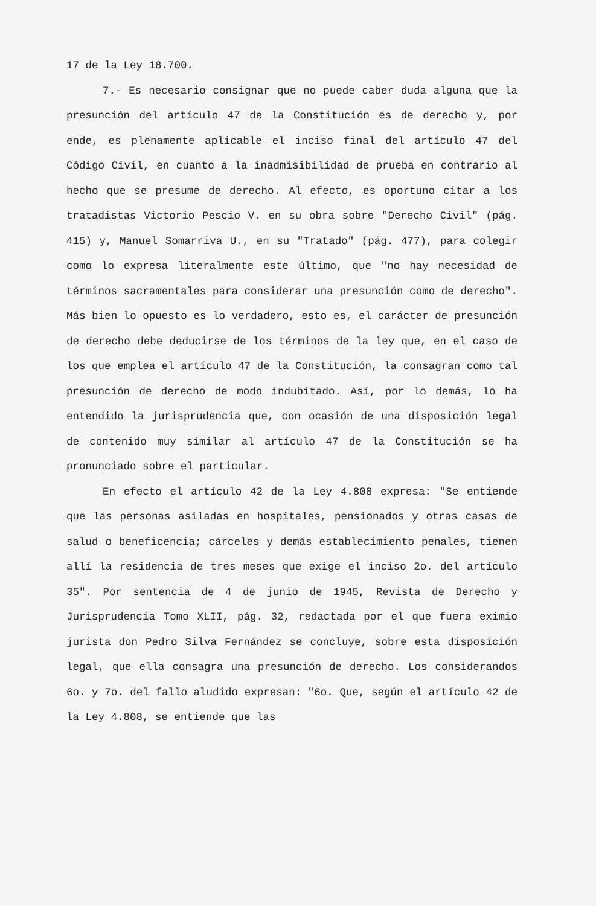17 de la Ley 18.700.
7.- Es necesario consignar que no puede caber duda alguna que la presunción del artículo 47 de la Constitución es de derecho y, por ende, es plenamente aplicable el inciso final del artículo 47 del Código Civil, en cuanto a la inadmisibilidad de prueba en contrario al hecho que se presume de derecho. Al efecto, es oportuno citar a los tratadistas Victorio Pescio V. en su obra sobre "Derecho Civil" (pág. 415) y, Manuel Somarriva U., en su "Tratado" (pág. 477), para colegir como lo expresa literalmente este último, que "no hay necesidad de términos sacramentales para considerar una presunción como de derecho". Más bien lo opuesto es lo verdadero, esto es, el carácter de presunción de derecho debe deducirse de los términos de la ley que, en el caso de los que emplea el artículo 47 de la Constitución, la consagran como tal presunción de derecho de modo indubitado. Así, por lo demás, lo ha entendido la jurisprudencia que, con ocasión de una disposición legal de contenido muy similar al artículo 47 de la Constitución se ha pronunciado sobre el particular.
En efecto el artículo 42 de la Ley 4.808 expresa: "Se entiende que las personas asiladas en hospitales, pensionados y otras casas de salud o beneficencia; cárceles y demás establecimiento penales, tienen allí la residencia de tres meses que exige el inciso 2o. del artículo 35". Por sentencia de 4 de junio de 1945, Revista de Derecho y Jurisprudencia Tomo XLII, pág. 32, redactada por el que fuera eximio jurista don Pedro Silva Fernández se concluye, sobre esta disposición legal, que ella consagra una presunción de derecho. Los considerandos 6o. y 7o. del fallo aludido expresan: "6o. Que, según el artículo 42 de la Ley 4.808, se entiende que las